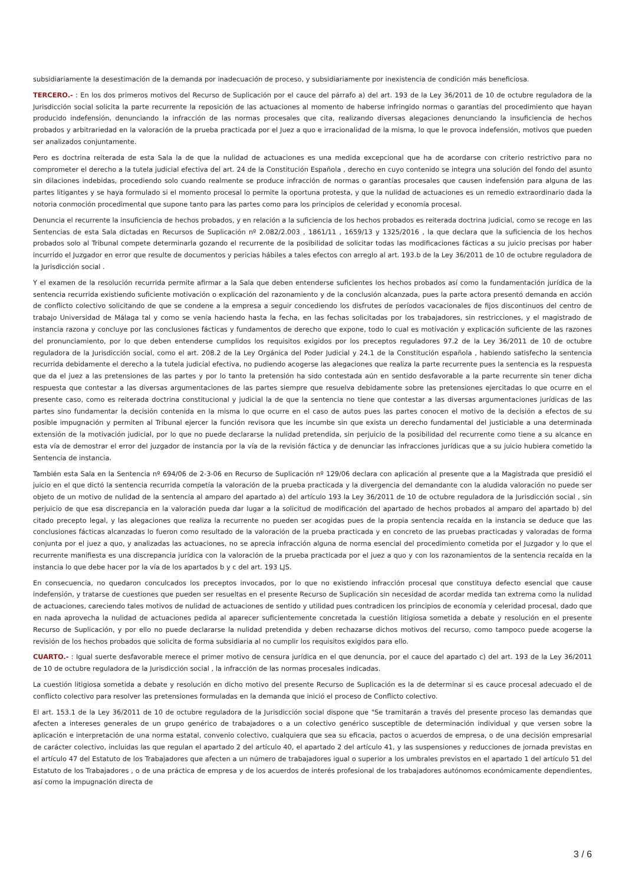subsidiariamente la desestimación de la demanda por inadecuación de proceso, y subsidiariamente por inexistencia de condición más beneficiosa.
TERCERO.- : En los dos primeros motivos del Recurso de Suplicación por el cauce del párrafo a) del art. 193 de la Ley 36/2011 de 10 de octubre reguladora de la Jurisdicción social solicita la parte recurrente la reposición de las actuaciones al momento de haberse infringido normas o garantías del procedimiento que hayan producido indefensión, denunciando la infracción de las normas procesales que cita, realizando diversas alegaciones denunciando la insuficiencia de hechos probados y arbitrariedad en la valoración de la prueba practicada por el Juez a quo e irracionalidad de la misma, lo que le provoca indefensión, motivos que pueden ser analizados conjuntamente.
Pero es doctrina reiterada de esta Sala la de que la nulidad de actuaciones es una medida excepcional que ha de acordarse con criterio restrictivo para no comprometer el derecho a la tutela judicial efectiva del art. 24 de la Constitución Española , derecho en cuyo contenido se integra una solución del fondo del asunto sin dilaciones indebidas, procediendo solo cuando realmente se produce infracción de normas o garantías procesales que causen indefensión para alguna de las partes litigantes y se haya formulado si el momento procesal lo permite la oportuna protesta, y que la nulidad de actuaciones es un remedio extraordinario dada la notoria conmoción procedimental que supone tanto para las partes como para los principios de celeridad y economía procesal.
Denuncia el recurrente la insuficiencia de hechos probados, y en relación a la suficiencia de los hechos probados es reiterada doctrina judicial, como se recoge en las Sentencias de esta Sala dictadas en Recursos de Suplicación nº 2.082/2.003 , 1861/11 , 1659/13 y 1325/2016 , la que declara que la suficiencia de los hechos probados solo al Tribunal compete determinarla gozando el recurrente de la posibilidad de solicitar todas las modificaciones fácticas a su juicio precisas por haber incurrido el Juzgador en error que resulte de documentos y pericias hábiles a tales efectos con arreglo al art. 193.b de la Ley 36/2011 de 10 de octubre reguladora de la Jurisdicción social .
Y el examen de la resolución recurrida permite afirmar a la Sala que deben entenderse suficientes los hechos probados así como la fundamentación jurídica de la sentencia recurrida existiendo suficiente motivación o explicación del razonamiento y de la conclusión alcanzada, pues la parte actora presentó demanda en acción de conflicto colectivo solicitando de que se condene a la empresa a seguir concediendo los disfrutes de períodos vacacionales de fijos discontinuos del centro de trabajo Universidad de Málaga tal y como se venía haciendo hasta la fecha, en las fechas solicitadas por los trabajadores, sin restricciones, y el magistrado de instancia razona y concluye por las conclusiones fácticas y fundamentos de derecho que expone, todo lo cual es motivación y explicación suficiente de las razones del pronunciamiento, por lo que deben entenderse cumplidos los requisitos exigidos por los preceptos reguladores 97.2 de la Ley 36/2011 de 10 de octubre reguladora de la Jurisdicción social, como el art. 208.2 de la Ley Orgánica del Poder Judicial y 24.1 de la Constitución española , habiendo satisfecho la sentencia recurrida debidamente el derecho a la tutela judicial efectiva, no pudiendo acogerse las alegaciones que realiza la parte recurrente pues la sentencia es la respuesta que da el juez a las pretensiones de las partes y por lo tanto la pretensión ha sido contestada aún en sentido desfavorable a la parte recurrente sin tener dicha respuesta que contestar a las diversas argumentaciones de las partes siempre que resuelva debidamente sobre las pretensiones ejercitadas lo que ocurre en el presente caso, como es reiterada doctrina constitucional y judicial la de que la sentencia no tiene que contestar a las diversas argumentaciones jurídicas de las partes sino fundamentar la decisión contenida en la misma lo que ocurre en el caso de autos pues las partes conocen el motivo de la decisión a efectos de su posible impugnación y permiten al Tribunal ejercer la función revisora que les incumbe sin que exista un derecho fundamental del justiciable a una determinada extensión de la motivación judicial, por lo que no puede declararse la nulidad pretendida, sin perjuicio de la posibilidad del recurrente como tiene a su alcance en esta vía de demostrar el error del juzgador de instancia por la vía de la revisión fáctica y de denunciar las infracciones jurídicas que a su juicio hubiera cometido la Sentencia de instancia.
También esta Sala en la Sentencia nº 694/06 de 2-3-06 en Recurso de Suplicación nº 129/06 declara con aplicación al presente que a la Magistrada que presidió el juicio en el que dictó la sentencia recurrida competía la valoración de la prueba practicada y la divergencia del demandante con la aludida valoración no puede ser objeto de un motivo de nulidad de la sentencia al amparo del apartado a) del artículo 193 la Ley 36/2011 de 10 de octubre reguladora de la Jurisdicción social , sin perjuicio de que esa discrepancia en la valoración pueda dar lugar a la solicitud de modificación del apartado de hechos probados al amparo del apartado b) del citado precepto legal, y las alegaciones que realiza la recurrente no pueden ser acogidas pues de la propia sentencia recaída en la instancia se deduce que las conclusiones fácticas alcanzadas lo fueron como resultado de la valoración de la prueba practicada y en concreto de las pruebas practicadas y valoradas de forma conjunta por el juez a quo, y analizadas las actuaciones, no se aprecia infracción alguna de norma esencial del procedimiento cometida por el Juzgador y lo que el recurrente manifiesta es una discrepancia jurídica con la valoración de la prueba practicada por el juez a quo y con los razonamientos de la sentencia recaída en la instancia lo que debe hacer por la vía de los apartados b y c del art. 193 LJS.
En consecuencia, no quedaron conculcados los preceptos invocados, por lo que no existiendo infracción procesal que constituya defecto esencial que cause indefensión, y tratarse de cuestiones que pueden ser resueltas en el presente Recurso de Suplicación sin necesidad de acordar medida tan extrema como la nulidad de actuaciones, careciendo tales motivos de nulidad de actuaciones de sentido y utilidad pues contradicen los principios de economía y celeridad procesal, dado que en nada aprovecha la nulidad de actuaciones pedida al aparecer suficientemente concretada la cuestión litigiosa sometida a debate y resolución en el presente Recurso de Suplicación, y por ello no puede declararse la nulidad pretendida y deben rechazarse dichos motivos del recurso, como tampoco puede acogerse la revisión de los hechos probados que solicita de forma subsidiaria al no cumplir los requisitos exigidos para ello.
CUARTO.- : Igual suerte desfavorable merece el primer motivo de censura jurídica en el que denuncia, por el cauce del apartado c) del art. 193 de la Ley 36/2011 de 10 de octubre reguladora de la Jurisdicción social , la infracción de las normas procesales indicadas.
La cuestión litigiosa sometida a debate y resolución en dicho motivo del presente Recurso de Suplicación es la de determinar si es cauce procesal adecuado el de conflicto colectivo para resolver las pretensiones formuladas en la demanda que inició el proceso de Conflicto colectivo.
El art. 153.1 de la Ley 36/2011 de 10 de octubre reguladora de la Jurisdicción social dispone que "Se tramitarán a través del presente proceso las demandas que afecten a intereses generales de un grupo genérico de trabajadores o a un colectivo genérico susceptible de determinación individual y que versen sobre la aplicación e interpretación de una norma estatal, convenio colectivo, cualquiera que sea su eficacia, pactos o acuerdos de empresa, o de una decisión empresarial de carácter colectivo, incluidas las que regulan el apartado 2 del artículo 40, el apartado 2 del artículo 41, y las suspensiones y reducciones de jornada previstas en el artículo 47 del Estatuto de los Trabajadores que afecten a un número de trabajadores igual o superior a los umbrales previstos en el apartado 1 del artículo 51 del Estatuto de los Trabajadores , o de una práctica de empresa y de los acuerdos de interés profesional de los trabajadores autónomos económicamente dependientes, así como la impugnación directa de
3 / 6